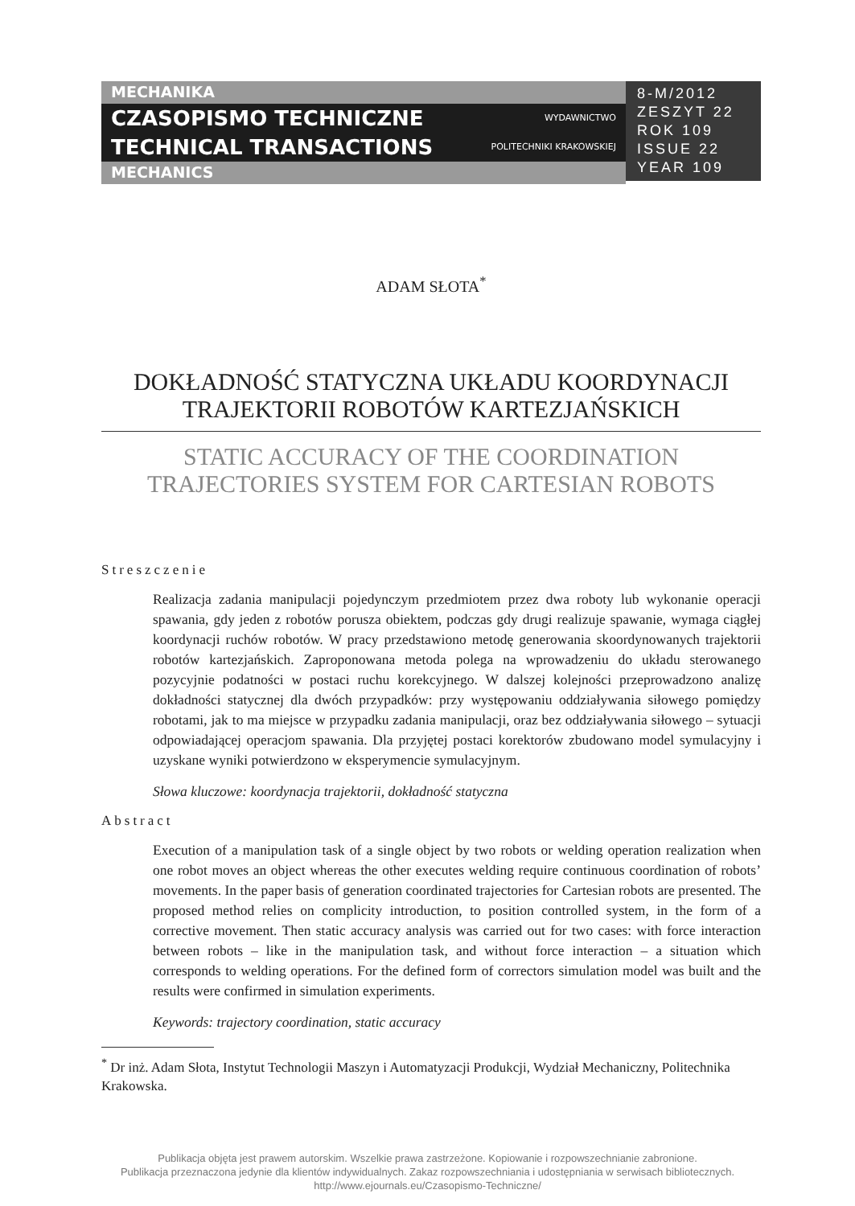MECHANIKA
CZASOPISMO TECHNICZNE WYDAWNICTWO
TECHNICAL TRANSACTIONS POLITECHNIKI KRAKOWSKIEJ
MECHANICS
8-M/2012
ZESZYT 22
ROK 109
ISSUE 22
YEAR 109
ADAM SŁOTA<sup>*</sup>
DOKŁADNOŚĆ STATYCZNA UKŁADU KOORDYNACJI
TRAJEKTORII ROBOTÓW KARTEZJAŃSKICH
STATIC ACCURACY OF THE COORDINATION
TRAJECTORIES SYSTEM FOR CARTESIAN ROBOTS
Streszczenie
Realizacja zadania manipulacji pojedynczym przedmiotem przez dwa roboty lub wykonanie operacji spawania, gdy jeden z robotów porusza obiektem, podczas gdy drugi realizuje spawanie, wymaga ciągłej koordynacji ruchów robotów. W pracy przedstawiono metodę generowania skoordynowanych trajektorii robotów kartezjańskich. Zaproponowana metoda polega na wprowadzeniu do układu sterowanego pozycyjnie podatności w postaci ruchu korekcyjnego. W dalszej kolejności przeprowadzono analizę dokładności statycznej dla dwóch przypadków: przy występowaniu oddziaływania siłowego pomiędzy robotami, jak to ma miejsce w przypadku zadania manipulacji, oraz bez oddziaływania siłowego – sytuacji odpowiadającej operacjom spawania. Dla przyjętej postaci korektorów zbudowano model symulacyjny i uzyskane wyniki potwierdzono w eksperymencie symulacyjnym.
Słowa kluczowe: koordynacja trajektorii, dokładność statyczna
Abstract
Execution of a manipulation task of a single object by two robots or welding operation realization when one robot moves an object whereas the other executes welding require continuous coordination of robots’ movements. In the paper basis of generation coordinated trajectories for Cartesian robots are presented. The proposed method relies on complicity introduction, to position controlled system, in the form of a corrective movement. Then static accuracy analysis was carried out for two cases: with force interaction between robots – like in the manipulation task, and without force interaction – a situation which corresponds to welding operations. For the defined form of correctors simulation model was built and the results were confirmed in simulation experiments.
Keywords: trajectory coordination, static accuracy
<sup>*</sup> Dr inż. Adam Słota, Instytut Technologii Maszyn i Automatyzacji Produkcji, Wydział Mechaniczny, Politechnika Krakowska.
Publikacja objęta jest prawem autorskim. Wszelkie prawa zastrzeżone. Kopiowanie i rozpowszechnianie zabronione.
Publikacja przeznaczona jedynie dla klientów indywidualnych. Zakaz rozpowszechniania i udostępniania w serwisach bibliotecznych.
http://www.ejournals.eu/Czasopismo-Techniczne/